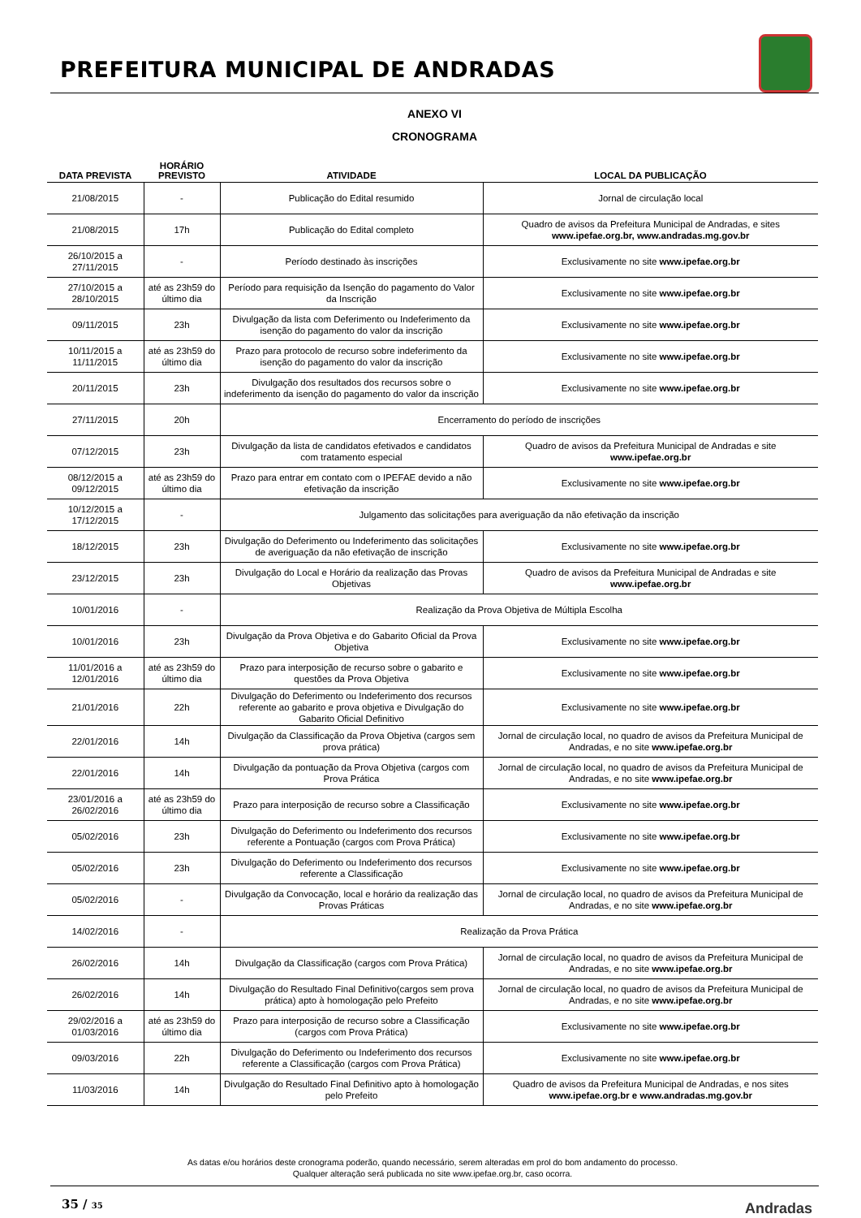PREFEITURA MUNICIPAL DE ANDRADAS
ANEXO VI
CRONOGRAMA
| DATA PREVISTA | HORÁRIO PREVISTO | ATIVIDADE | LOCAL DA PUBLICAÇÃO |
| --- | --- | --- | --- |
| 21/08/2015 | - | Publicação do Edital resumido | Jornal de circulação local |
| 21/08/2015 | 17h | Publicação do Edital completo | Quadro de avisos da Prefeitura Municipal de Andradas, e sites www.ipefae.org.br, www.andradas.mg.gov.br |
| 26/10/2015 a 27/11/2015 | - | Período destinado às inscrições | Exclusivamente no site www.ipefae.org.br |
| 27/10/2015 a 28/10/2015 | até as 23h59 do último dia | Período para requisição da Isenção do pagamento do Valor da Inscrição | Exclusivamente no site www.ipefae.org.br |
| 09/11/2015 | 23h | Divulgação da lista com Deferimento ou Indeferimento da isenção do pagamento do valor da inscrição | Exclusivamente no site www.ipefae.org.br |
| 10/11/2015 a 11/11/2015 | até as 23h59 do último dia | Prazo para protocolo de recurso sobre indeferimento da isenção do pagamento do valor da inscrição | Exclusivamente no site www.ipefae.org.br |
| 20/11/2015 | 23h | Divulgação dos resultados dos recursos sobre o indeferimento da isenção do pagamento do valor da inscrição | Exclusivamente no site www.ipefae.org.br |
| 27/11/2015 | 20h | Encerramento do período de inscrições | |
| 07/12/2015 | 23h | Divulgação da lista de candidatos efetivados e candidatos com tratamento especial | Quadro de avisos da Prefeitura Municipal de Andradas e site www.ipefae.org.br |
| 08/12/2015 a 09/12/2015 | até as 23h59 do último dia | Prazo para entrar em contato com o IPEFAE devido a não efetivação da inscrição | Exclusivamente no site www.ipefae.org.br |
| 10/12/2015 a 17/12/2015 | - | Julgamento das solicitações para averiguação da não efetivação da inscrição | |
| 18/12/2015 | 23h | Divulgação do Deferimento ou Indeferimento das solicitações de averiguação da não efetivação de inscrição | Exclusivamente no site www.ipefae.org.br |
| 23/12/2015 | 23h | Divulgação do Local e Horário da realização das Provas Objetivas | Quadro de avisos da Prefeitura Municipal de Andradas e site www.ipefae.org.br |
| 10/01/2016 | - | Realização da Prova Objetiva de Múltipla Escolha | |
| 10/01/2016 | 23h | Divulgação da Prova Objetiva e do Gabarito Oficial da Prova Objetiva | Exclusivamente no site www.ipefae.org.br |
| 11/01/2016 a 12/01/2016 | até as 23h59 do último dia | Prazo para interposição de recurso sobre o gabarito e questões da Prova Objetiva | Exclusivamente no site www.ipefae.org.br |
| 21/01/2016 | 22h | Divulgação do Deferimento ou Indeferimento dos recursos referente ao gabarito e prova objetiva e Divulgação do Gabarito Oficial Definitivo | Exclusivamente no site www.ipefae.org.br |
| 22/01/2016 | 14h | Divulgação da Classificação da Prova Objetiva (cargos sem prova prática) | Jornal de circulação local, no quadro de avisos da Prefeitura Municipal de Andradas, e no site www.ipefae.org.br |
| 22/01/2016 | 14h | Divulgação da pontuação da Prova Objetiva (cargos com Prova Prática | Jornal de circulação local, no quadro de avisos da Prefeitura Municipal de Andradas, e no site www.ipefae.org.br |
| 23/01/2016 a 26/02/2016 | até as 23h59 do último dia | Prazo para interposição de recurso sobre a Classificação | Exclusivamente no site www.ipefae.org.br |
| 05/02/2016 | 23h | Divulgação do Deferimento ou Indeferimento dos recursos referente a Pontuação (cargos com Prova Prática) | Exclusivamente no site www.ipefae.org.br |
| 05/02/2016 | 23h | Divulgação do Deferimento ou Indeferimento dos recursos referente a Classificação | Exclusivamente no site www.ipefae.org.br |
| 05/02/2016 | - | Divulgação da Convocação, local e horário da realização das Provas Práticas | Jornal de circulação local, no quadro de avisos da Prefeitura Municipal de Andradas, e no site www.ipefae.org.br |
| 14/02/2016 | - | Realização da Prova Prática | |
| 26/02/2016 | 14h | Divulgação da Classificação (cargos com Prova Prática) | Jornal de circulação local, no quadro de avisos da Prefeitura Municipal de Andradas, e no site www.ipefae.org.br |
| 26/02/2016 | 14h | Divulgação do Resultado Final Definitivo(cargos sem prova prática) apto à homologação pelo Prefeito | Jornal de circulação local, no quadro de avisos da Prefeitura Municipal de Andradas, e no site www.ipefae.org.br |
| 29/02/2016 a 01/03/2016 | até as 23h59 do último dia | Prazo para interposição de recurso sobre a Classificação (cargos com Prova Prática) | Exclusivamente no site www.ipefae.org.br |
| 09/03/2016 | 22h | Divulgação do Deferimento ou Indeferimento dos recursos referente a Classificação (cargos com Prova Prática) | Exclusivamente no site www.ipefae.org.br |
| 11/03/2016 | 14h | Divulgação do Resultado Final Definitivo apto à homologação pelo Prefeito | Quadro de avisos da Prefeitura Municipal de Andradas, e nos sites www.ipefae.org.br e www.andradas.mg.gov.br |
As datas e/ou horários deste cronograma poderão, quando necessário, serem alteradas em prol do bom andamento do processo.
Qualquer alteração será publicada no site www.ipefae.org.br, caso ocorra.
35 / 35 Andradas